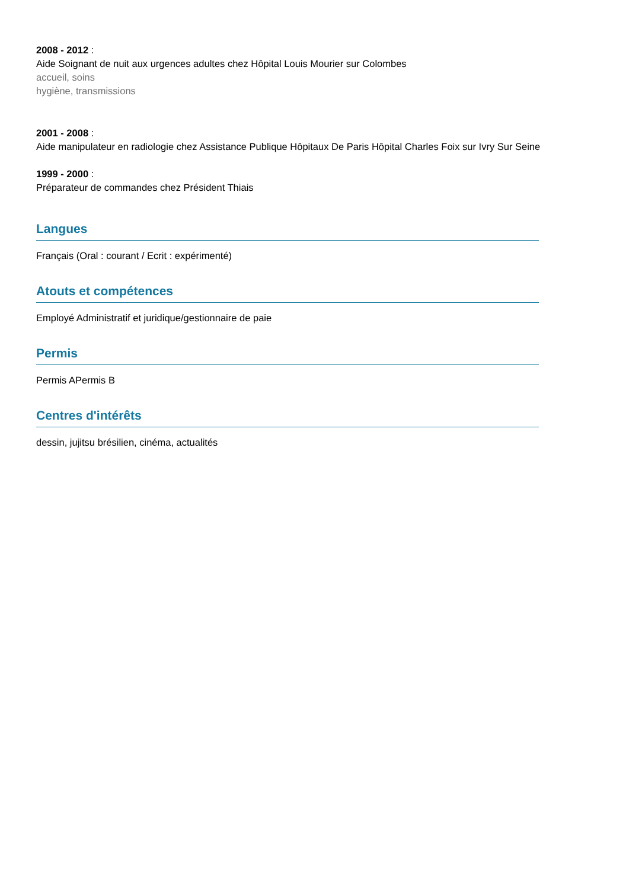2008 - 2012 :
Aide Soignant de nuit aux urgences adultes chez Hôpital Louis Mourier sur Colombes
accueil, soins
hygiène, transmissions
2001 - 2008 :
Aide manipulateur en radiologie chez Assistance Publique Hôpitaux De Paris Hôpital Charles Foix sur Ivry Sur Seine
1999 - 2000 :
Préparateur de commandes chez Président Thiais
Langues
Français (Oral : courant / Ecrit : expérimenté)
Atouts et compétences
Employé Administratif et juridique/gestionnaire de paie
Permis
Permis APermis B
Centres d'intérêts
dessin, jujitsu brésilien, cinéma, actualités